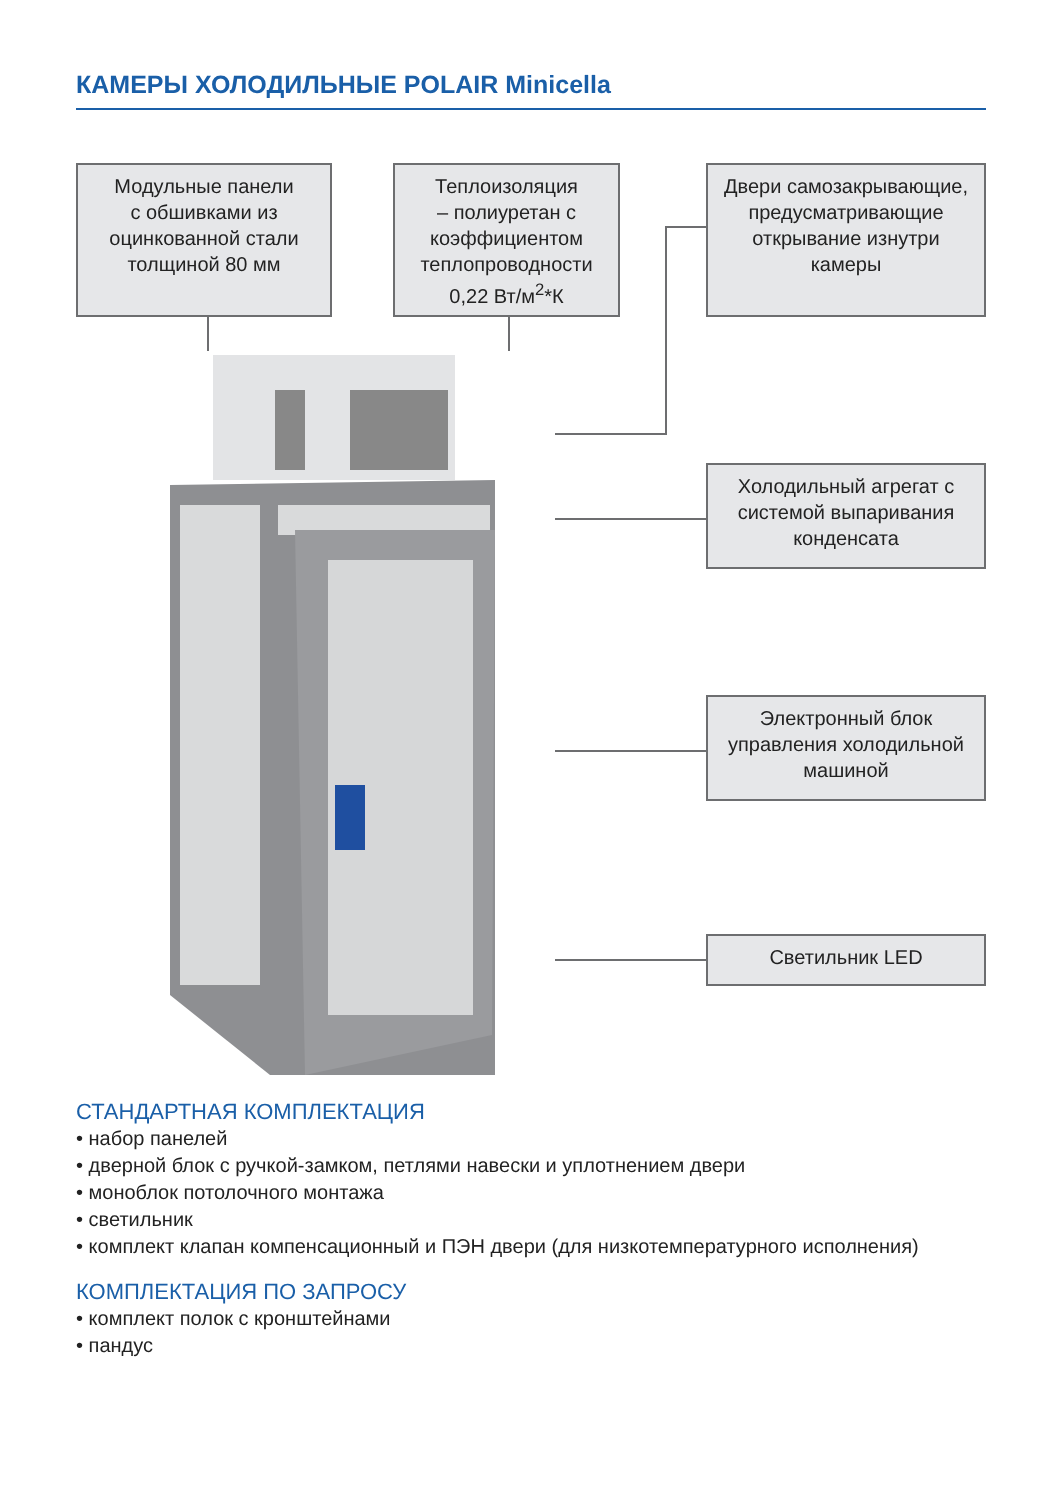КАМЕРЫ ХОЛОДИЛЬНЫЕ POLAIR Minicella
Модульные панели
с обшивками из
оцинкованной стали
толщиной 80 мм
Теплоизоляция
– полиуретан с
коэффициентом
теплопроводности
0,22 Вт/м<sup>2</sup>*К
Двери самозакрывающие,
предусматривающие
открывание изнутри
камеры
Холодильный агрегат с
системой выпаривания
конденсата
Электронный блок
управления холодильной
машиной
Светильник LED
СТАНДАРТНАЯ КОМПЛЕКТАЦИЯ
• набор панелей
• дверной блок с ручкой-замком, петлями навески и уплотнением двери
• моноблок потолочного монтажа
• светильник
• комплект клапан компенсационный и ПЭН двери (для низкотемпературного исполнения)
КОМПЛЕКТАЦИЯ ПО ЗАПРОСУ
• комплект полок с кронштейнами
• пандус